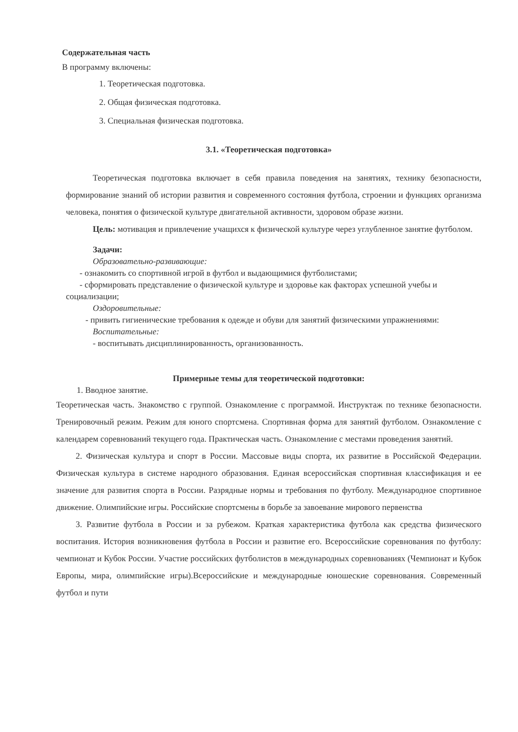Содержательная часть
В программу включены:
1. Теоретическая подготовка.
2. Общая физическая подготовка.
3. Специальная физическая подготовка.
3.1. «Теоретическая подготовка»
Теоретическая подготовка включает в себя правила поведения на занятиях, технику безопасности, формирование знаний об истории развития и современного состояния футбола, строении и функциях организма человека, понятия о физической культуре двигательной активности, здоровом образе жизни.
Цель: мотивация и привлечение учащихся к физической культуре через углубленное занятие футболом.
Задачи:
Образовательно-развивающие:
- ознакомить со спортивной игрой в футбол и выдающимися футболистами;
- сформировать представление о физической культуре и здоровье как факторах успешной учебы и социализации;
Оздоровительные:
- привить гигиенические требования к одежде и обуви для занятий физическими упражнениями:
Воспитательные:
- воспитывать дисциплинированность, организованность.
Примерные темы для теоретической подготовки:
1. Вводное занятие.
Теоретическая часть. Знакомство с группой. Ознакомление с программой. Инструктаж по технике безопасности. Тренировочный режим. Режим для юного спортсмена. Спортивная форма для занятий футболом. Ознакомление с календарем соревнований текущего года. Практическая часть. Ознакомление с местами проведения занятий.
2. Физическая культура и спорт в России. Массовые виды спорта, их развитие в Российской Федерации. Физическая культура в системе народного образования. Единая всероссийская спортивная классификация и ее значение для развития спорта в России. Разрядные нормы и требования по футболу. Международное спортивное движение. Олимпийские игры. Российские спортсмены в борьбе за завоевание мирового первенства
3. Развитие футбола в России и за рубежом. Краткая характеристика футбола как средства физического воспитания. История возникновения футбола в России и развитие его. Всероссийские соревнования по футболу: чемпионат и Кубок России. Участие российских футболистов в международных соревнованиях (Чемпионат и Кубок Европы, мира, олимпийские игры).Всероссийские и международные юношеские соревнования. Современный футбол и пути